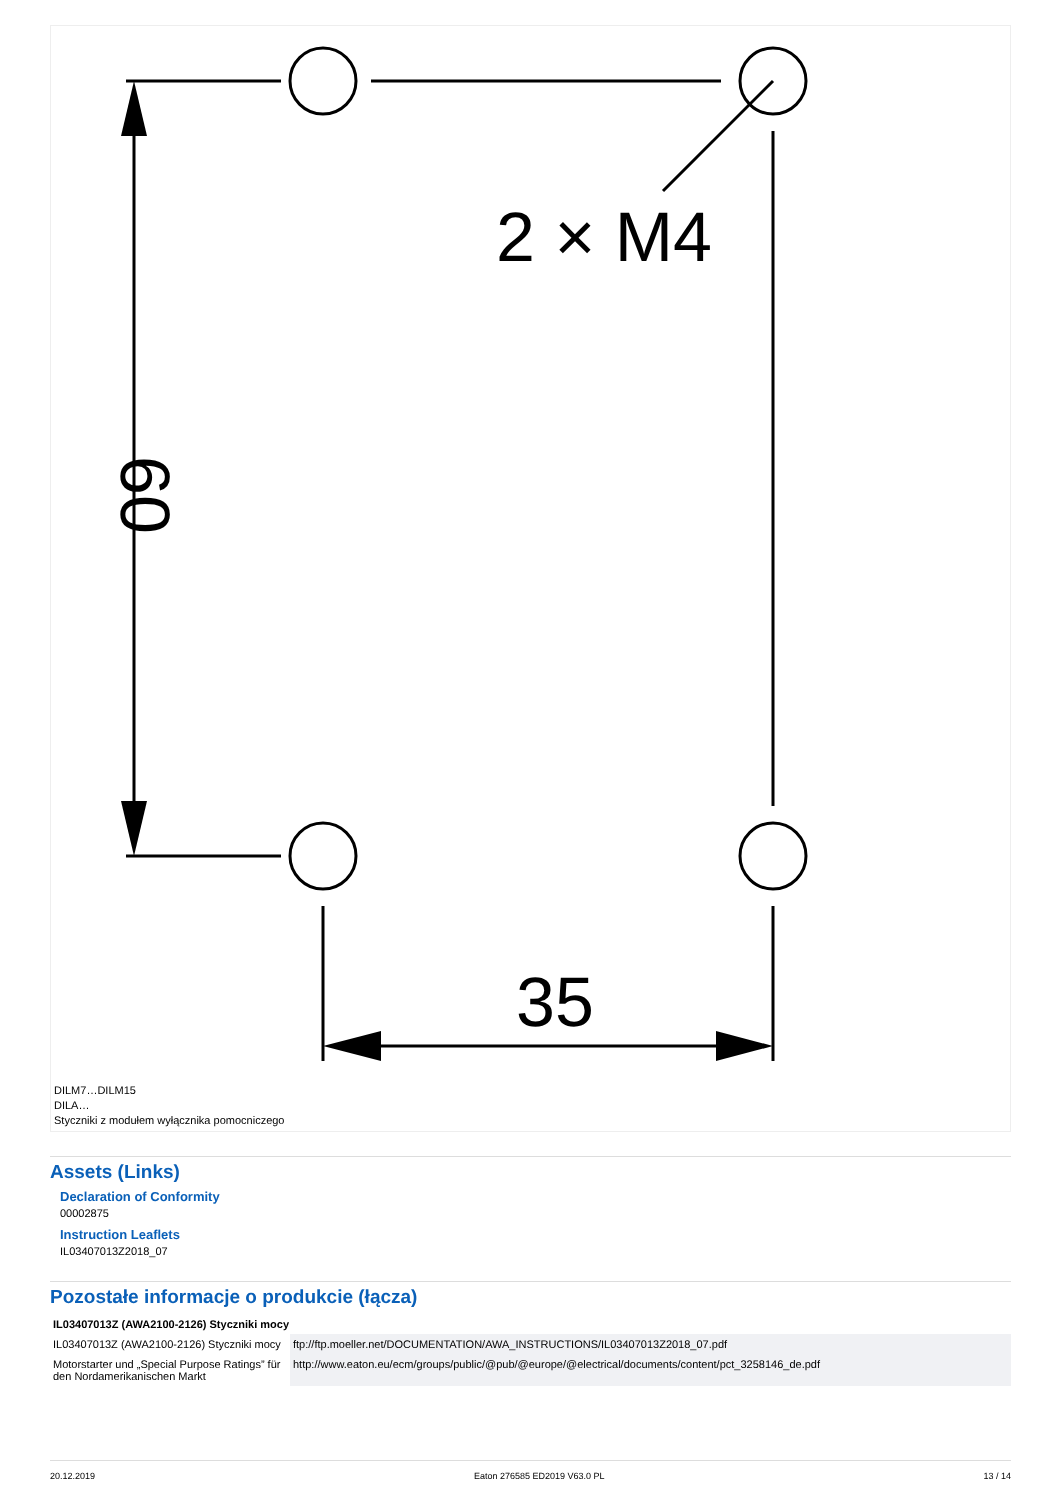2 × M4
35
60
DILM7…DILM15
DILA…
Styczniki z modułem wyłącznika pomocniczego
Assets (Links)
Declaration of Conformity
00002875
Instruction Leaflets
IL03407013Z2018_07
Pozostałe informacje o produkcie (łącza)
| IL03407013Z (AWA2100-2126) Styczniki mocy | |
| --- | --- |
| IL03407013Z (AWA2100-2126) Styczniki mocy | ftp://ftp.moeller.net/DOCUMENTATION/AWA_INSTRUCTIONS/IL03407013Z2018_07.pdf |
| Motorstarter und „Special Purpose Ratings” für den Nordamerikanischen Markt | http://www.eaton.eu/ecm/groups/public/@pub/@europe/@electrical/documents/content/pct_3258146_de.pdf |
20.12.2019 Eaton 276585 ED2019 V63.0 PL 13 / 14